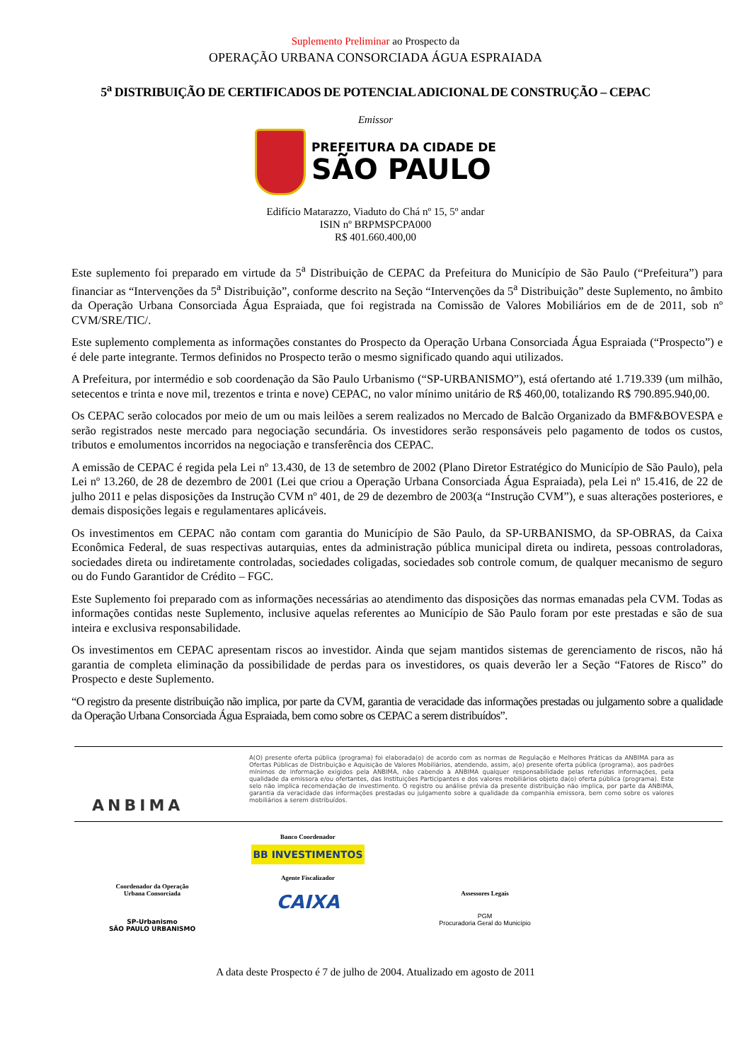Suplemento Preliminar ao Prospecto da
OPERAÇÃO URBANA CONSORCIADA ÁGUA ESPRAIADA
5<sup>a</sup> DISTRIBUIÇÃO DE CERTIFICADOS DE POTENCIAL ADICIONAL DE CONSTRUÇÃO – CEPAC
Emissor
PREFEITURA DA CIDADE DE
SÃO PAULO
Edifício Matarazzo, Viaduto do Chá nº 15, 5º andar
ISIN nº BRPMSPCPA000
R$ 401.660.400,00
Este suplemento foi preparado em virtude da 5<sup>a</sup> Distribuição de CEPAC da Prefeitura do Município de São Paulo (“Prefeitura”) para financiar as “Intervenções da 5<sup>a</sup> Distribuição”, conforme descrito na Seção “Intervenções da 5<sup>a</sup> Distribuição” deste Suplemento, no âmbito da Operação Urbana Consorciada Água Espraiada, que foi registrada na Comissão de Valores Mobiliários em de de 2011, sob nº CVM/SRE/TIC/.
Este suplemento complementa as informações constantes do Prospecto da Operação Urbana Consorciada Água Espraiada (“Prospecto”) e é dele parte integrante. Termos definidos no Prospecto terão o mesmo significado quando aqui utilizados.
A Prefeitura, por intermédio e sob coordenação da São Paulo Urbanismo (“SP-URBANISMO”), está ofertando até 1.719.339 (um milhão, setecentos e trinta e nove mil, trezentos e trinta e nove) CEPAC, no valor mínimo unitário de R$ 460,00, totalizando R$ 790.895.940,00.
Os CEPAC serão colocados por meio de um ou mais leilões a serem realizados no Mercado de Balcão Organizado da BMF&BOVESPA e serão registrados neste mercado para negociação secundária. Os investidores serão responsáveis pelo pagamento de todos os custos, tributos e emolumentos incorridos na negociação e transferência dos CEPAC.
A emissão de CEPAC é regida pela Lei nº 13.430, de 13 de setembro de 2002 (Plano Diretor Estratégico do Município de São Paulo), pela Lei nº 13.260, de 28 de dezembro de 2001 (Lei que criou a Operação Urbana Consorciada Água Espraiada), pela Lei nº 15.416, de 22 de julho 2011 e pelas disposições da Instrução CVM nº 401, de 29 de dezembro de 2003(a “Instrução CVM”), e suas alterações posteriores, e demais disposições legais e regulamentares aplicáveis.
Os investimentos em CEPAC não contam com garantia do Município de São Paulo, da SP-URBANISMO, da SP-OBRAS, da Caixa Econômica Federal, de suas respectivas autarquias, entes da administração pública municipal direta ou indireta, pessoas controladoras, sociedades direta ou indiretamente controladas, sociedades coligadas, sociedades sob controle comum, de qualquer mecanismo de seguro ou do Fundo Garantidor de Crédito – FGC.
Este Suplemento foi preparado com as informações necessárias ao atendimento das disposições das normas emanadas pela CVM. Todas as informações contidas neste Suplemento, inclusive aquelas referentes ao Município de São Paulo foram por este prestadas e são de sua inteira e exclusiva responsabilidade.
Os investimentos em CEPAC apresentam riscos ao investidor. Ainda que sejam mantidos sistemas de gerenciamento de riscos, não há garantia de completa eliminação da possibilidade de perdas para os investidores, os quais deverão ler a Seção “Fatores de Risco” do Prospecto e deste Suplemento.
“O registro da presente distribuição não implica, por parte da CVM, garantia de veracidade das informações prestadas ou julgamento sobre a qualidade da Operação Urbana Consorciada Água Espraiada, bem como sobre os CEPAC a serem distribuídos”.
ANBIMA
A(O) presente oferta pública (programa) foi elaborada(o) de acordo com as normas de Regulação e Melhores Práticas da ANBIMA para as Ofertas Públicas de Distribuição e Aquisição de Valores Mobiliários, atendendo, assim, a(o) presente oferta pública (programa), aos padrões mínimos de informação exigidos pela ANBIMA, não cabendo à ANBIMA qualquer responsabilidade pelas referidas informações, pela qualidade da emissora e/ou ofertantes, das Instituições Participantes e dos valores mobiliários objeto da(o) oferta pública (programa). Este selo não implica recomendação de investimento. O registro ou análise prévia da presente distribuição não implica, por parte da ANBIMA, garantia da veracidade das informações prestadas ou julgamento sobre a qualidade da companhia emissora, bem como sobre os valores mobiliários a serem distribuídos.
Coordenador da Operação
Urbana Consorciada
SP-Urbanismo
SÃO PAULO URBANISMO
Banco Coordenador
BB INVESTIMENTOS
Agente Fiscalizador
CAIXA
Assessores Legais
PGM
Procuradoria Geral do Município
A data deste Prospecto é 7 de julho de 2004. Atualizado em agosto de 2011